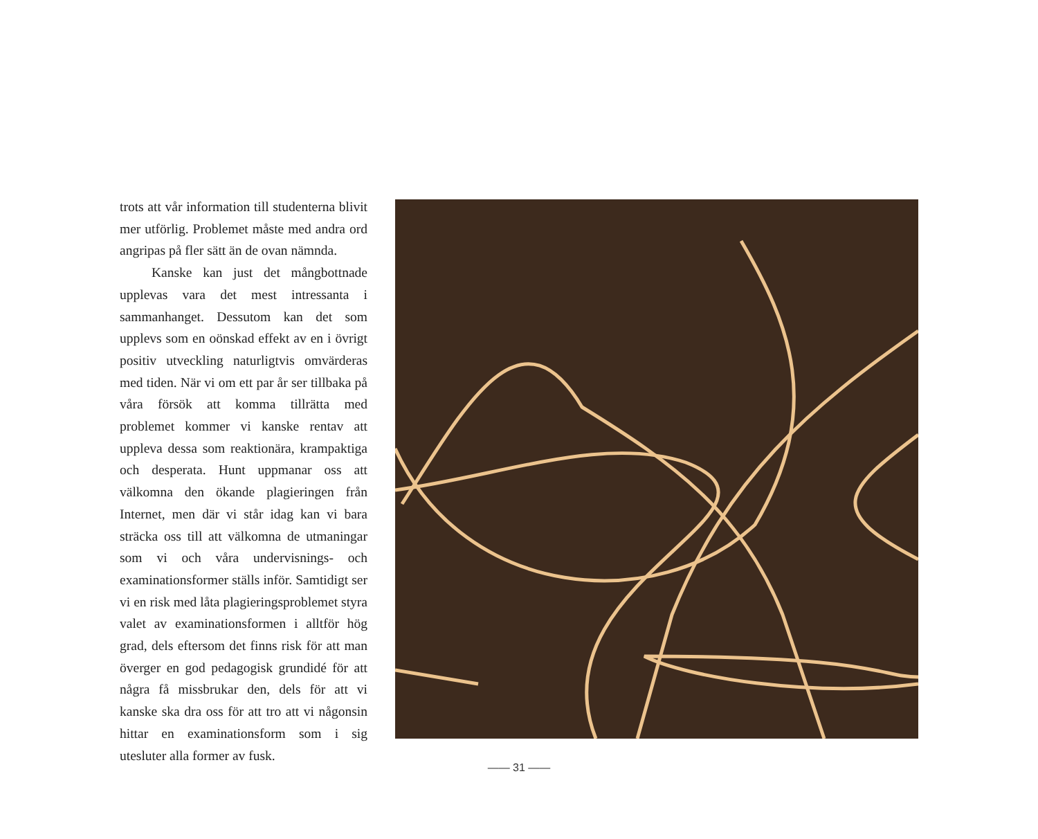trots att vår information till studenterna blivit mer utförlig. Problemet måste med andra ord angripas på fler sätt än de ovan nämnda.
Kanske kan just det mångbottnade upplevas vara det mest intressanta i sammanhanget. Dessutom kan det som upplevs som en oönskad effekt av en i övrigt positiv utveckling naturligtvis omvärderas med tiden. När vi om ett par år ser tillbaka på våra försök att komma tillrätta med problemet kommer vi kanske rentav att uppleva dessa som reaktionära, krampaktiga och desperata. Hunt uppmanar oss att välkomna den ökande plagieringen från Internet, men där vi står idag kan vi bara sträcka oss till att välkomna de utmaningar som vi och våra undervisnings- och examinationsformer ställs inför. Samtidigt ser vi en risk med låta plagieringsproblemet styra valet av examinationsformen i alltför hög grad, dels eftersom det finns risk för att man överger en god pedagogisk grundidé för att några få missbrukar den, dels för att vi kanske ska dra oss för att tro att vi någonsin hittar en examinationsform som i sig utesluter alla former av fusk.
—— 31 ——